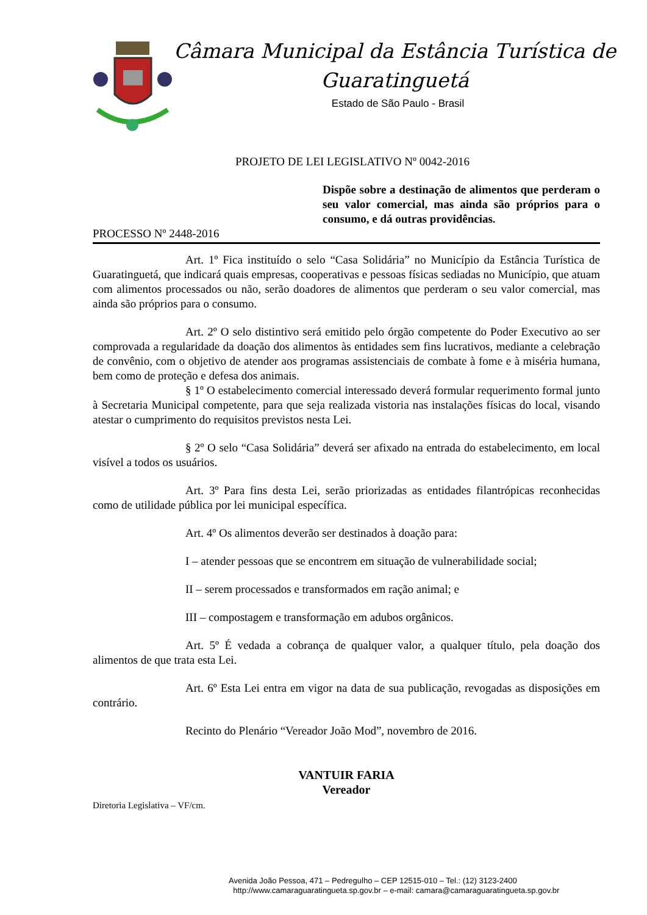Câmara Municipal da Estância Turística de
Guaratinguetá
Estado de São Paulo - Brasil
PROJETO DE LEI LEGISLATIVO Nº 0042-2016
Dispõe sobre a destinação de alimentos que perderam o seu valor comercial, mas ainda são próprios para o consumo, e dá outras providências.
PROCESSO Nº 2448-2016
Art. 1º Fica instituído o selo “Casa Solidária” no Município da Estância Turística de Guaratinguetá, que indicará quais empresas, cooperativas e pessoas físicas sediadas no Município, que atuam com alimentos processados ou não, serão doadores de alimentos que perderam o seu valor comercial, mas ainda são próprios para o consumo.
Art. 2º O selo distintivo será emitido pelo órgão competente do Poder Executivo ao ser comprovada a regularidade da doação dos alimentos às entidades sem fins lucrativos, mediante a celebração de convênio, com o objetivo de atender aos programas assistenciais de combate à fome e à miséria humana, bem como de proteção e defesa dos animais.
§ 1º O estabelecimento comercial interessado deverá formular requerimento formal junto à Secretaria Municipal competente, para que seja realizada vistoria nas instalações físicas do local, visando atestar o cumprimento do requisitos previstos nesta Lei.
§ 2º O selo “Casa Solidária” deverá ser afixado na entrada do estabelecimento, em local visível a todos os usuários.
Art. 3º Para fins desta Lei, serão priorizadas as entidades filantrópicas reconhecidas como de utilidade pública por lei municipal específica.
Art. 4º Os alimentos deverão ser destinados à doação para:
I – atender pessoas que se encontrem em situação de vulnerabilidade social;
II – serem processados e transformados em ração animal; e
III – compostagem e transformação em adubos orgânicos.
Art. 5º É vedada a cobrança de qualquer valor, a qualquer título, pela doação dos alimentos de que trata esta Lei.
Art. 6º Esta Lei entra em vigor na data de sua publicação, revogadas as disposições em contrário.
Recinto do Plenário “Vereador João Mod”, novembro de 2016.
VANTUIR FARIA
Vereador
Diretoria Legislativa – VF/cm.
Avenida João Pessoa, 471 – Pedregulho – CEP 12515-010 – Tel.: (12) 3123-2400
http://www.camaraguaratingueta.sp.gov.br – e-mail: camara@camaraguaratingueta.sp.gov.br